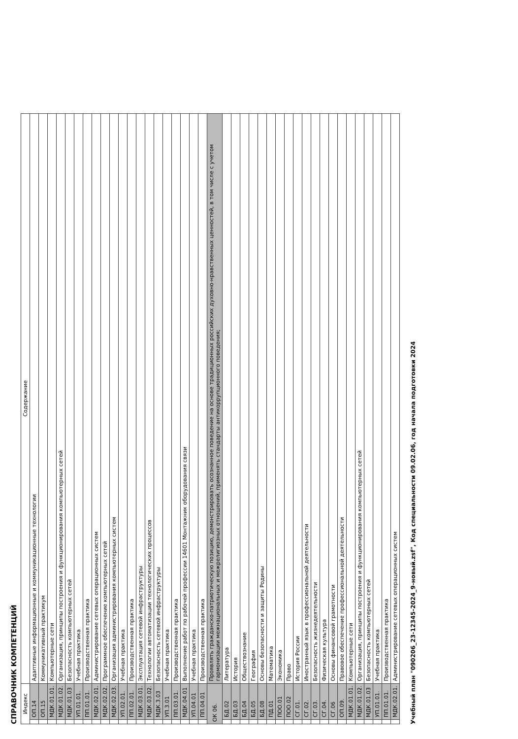СПРАВОЧНИК КОМПЕТЕНЦИЙ
| Индекс | | Содержание |
| --- | --- | --- |
| | ОП.14 | Адаптивные информационные и коммуникационные технологии |
| | ОП.15 | Коммуникативный практикум |
| | МДК.01.01. | Компьютерные сети |
| | МДК.01.02. | Организация, принципы построения и функционирования компьютерных сетей |
| | МДК.01.03 | Безопасность компьютерных сетей |
| | УП.01.01. | Учебная практика |
| | ПП.01.01. | Производственная практика |
| | МДК.02.01. | Администрирование сетевых операционных систем |
| | МДК.02.02. | Программное обеспечение компьютерных сетей |
| | МДК.02.03. | Организация администрирования компьютерных систем |
| | УП.02.01. | Учебная практика |
| | ПП.02.01. | Производственная практика |
| | МДК.03.01. | Эксплуатация сетевой инфраструктуры |
| | МДК.03.02. | Технологии автоматизации технологических процессов |
| | МДК.3.03 | Безопасность сетевой инфраструктуры |
| | УП.3.01 | Учебная практика |
| | ПП.03.01. | Производственная практика |
| | МДК.04.01 | Выполнение работ по рабочей профессии 14601 Монтажник оборудования связи |
| | УП.04.01 | Учебная практика |
| | ПП.04.01 | Производственная практика |
| ОК 06. | | Проявлять гражданско-патриотическую позицию, демонстрировать осознанное поведение на основе традиционных российских духовно-нравственных ценностей, в том числе с учетом гармонизации межнациональных и межрелигиозных отношений, применять стандарты антикоррупционного поведения; |
| | БД.02 | Литература |
| | БД.03 | История |
| | БД.04 | Обществознание |
| | БД.05 | География |
| | БД.08 | Основы безопасности и защиты Родины |
| | ПД.01 | Математика |
| | ПОО.01 | Экономика |
| | ПОО.02 | Право |
| | СГ.01. | История России |
| | СГ.02. | Иностранный язык в профессиональной деятельности |
| | СГ.03. | Безопасность жизнедеятельности |
| | СГ.04. | Физическая культура |
| | СГ.06 | Основы финансовой грамотности |
| | ОП.09. | Правовое обеспечение профессиональной деятельности |
| | МДК.01.01. | Компьютерные сети |
| | МДК.01.02. | Организация, принципы построения и функционирования компьютерных сетей |
| | МДК.01.03 | Безопасность компьютерных сетей |
| | УП.01.01. | Учебная практика |
| | ПП.01.01. | Производственная практика |
| | МДК.02.01. | Администрирование сетевых операционных систем |
Учебный план "090206_23-12345-2024_9-новый.zsf", Код специальности 09.02.06, год начала подготовки 2024